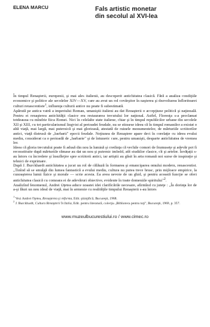ELENA MARCU
Fals artistic monetar
din secolul al XVI-lea
În timpul Renaşterii, europenii, şi mai ales italienii, au descoperit antichitatea clasică. Fără a analiza condiţiile economice şi politice ale secolelor XIV—XV, care au avut un rol covârşitor în naşterea şi dezvoltarea înfloritoarei culturi renascentiste<sup>1</sup>, influenţa culturii antice nu poate fi subestimată.
Apărută pe antica vatră a imperiului Roman, umaniştii italieni au dat Renaşterii o accepţiune politică şi naţională. Pentru ei renaşterea antichităţii clasice era restaurarea trecutului lor naţional. Astfel, Florenţa s-a proclamat totdeauna cu mîndrie fiica Romei. Nici în celelalte state italiene, chiar şi în timpul republicilor urbane din secolele XII şi XIII, cu tot particularismul lingvist al perioadei feudale, nu se stinsese ideea că în timpul romanilor a existat o altă viaţă, mai largă, mai puternică şi mai glorioasă, atestată de ruinele monumentelor, de mărturiile scriitorilor antici, viaţă distrusă de „barbarii" epocii feudale. Noţiunea de Renaştere apare deci în corelaţie cu ideea evului mediu, considerat ca o perioadă de „barbarie" şi de întuneric care, pentru umanişti, desparte antichitatea de vremea lor.
Ideea că gloria trecutului poate fi adusă din nou la lumină şi credinţa că vechile comori de frumuseţe şi adevăr pot fi reconstituite după mărturiile rămase au dat un nou şi puternic imbold, atît studiilor clasice, cît şi artelor. Învăţaţii s-au întors cu încredere şi însufleţire spre scriitorii antici, iar artiştii au găsit în arta romană noi surse de inspiraţie şi tehnici de exprimare.
După J. Burckhardt antichitatea a jucat un rol de călăuză în formarea şi emanciparea omului modern, renascentist. „Tinînd să se smulgă din lumea fantastică a evului mediu, cultura nu putea trece brusc, prin mijloace empirice, la cunoaşterea lumii fizice şi morale — scrie acesta. Ea avea nevoie de un ghid, şi pentru această funcţie se oferi antichitatea clasică cu comoara ei de adevăruri obiective, evidente în toate domeniile spiritului"<sup>2</sup>.
Analizînd fenomenul, Andrei Oţetea aduce noastei idei clarificările necesare, afirmînd cu juteţe : „În dorinţa lor de a-şi făuri un nou ideal de viaţă, mai în armonie cu realităţile timpului Renaşterii s-au întors
<sup>1</sup> Vezi Andrei Oţetea, Renaşterea şi reforma, Edit. ştiinţifică, Bucureşti, 1968.
<sup>2</sup> J. Burckhardt, Cultura Renaşterii în Italia, Edit. pentru literatură, colecţia „Biblioteca pentru toţi", Bucureşti, 1969, p. 357.
www.muzeulbucurestiului.ro / www.cimec.ro